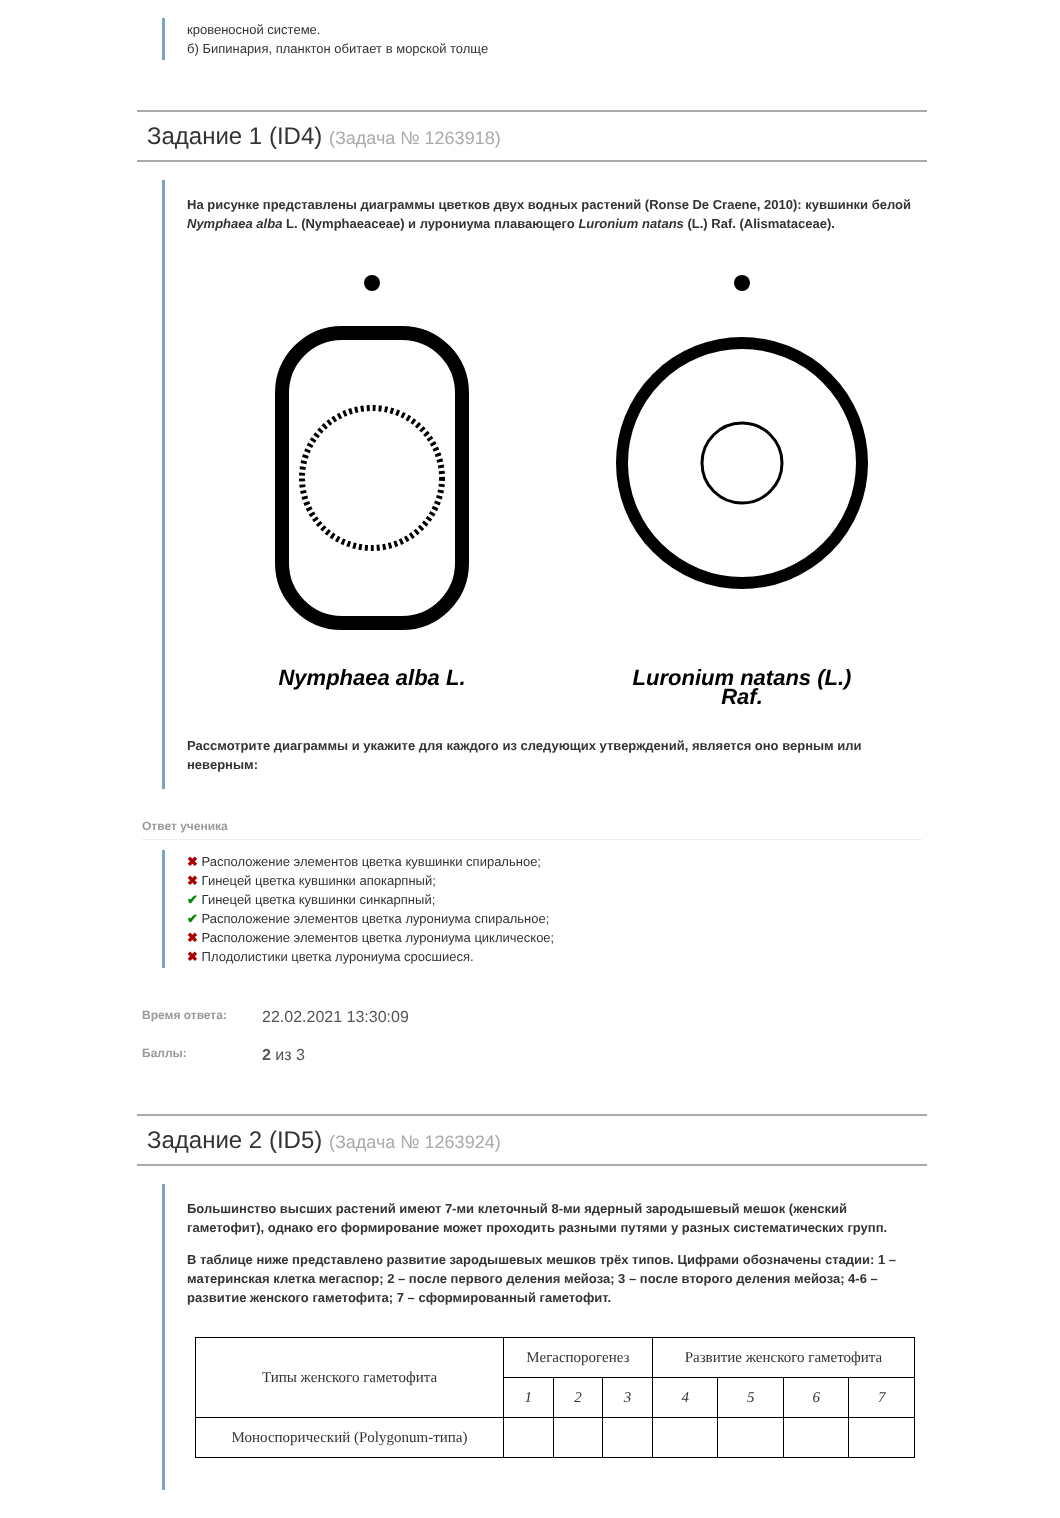кровеносной системе.
б) Бипинария, планктон обитает в морской толще
Задание 1 (ID4) (Задача № 1263918)
На рисунке представлены диаграммы цветков двух водных растений (Ronse De Craene, 2010): кувшинки белой Nymphaea alba L. (Nymphaeaceae) и лурониума плавающего Luronium natans (L.) Raf. (Alismataceae).
Nymphaea alba L. Luronium natans (L.) Raf.
Рассмотрите диаграммы и укажите для каждого из следующих утверждений, является оно верным или неверным:
Ответ ученика
✖ Расположение элементов цветка кувшинки спиральное;
✖ Гинецей цветка кувшинки апокарпный;
✔ Гинецей цветка кувшинки синкарпный;
✔ Расположение элементов цветка лурониума спиральное;
✖ Расположение элементов цветка лурониума циклическое;
✖ Плодолистики цветка лурониума сросшиеся.
Время ответа:
22.02.2021 13:30:09
Баллы:
2 из 3
Задание 2 (ID5) (Задача № 1263924)
Большинство высших растений имеют 7-ми клеточный 8-ми ядерный зародышевый мешок (женский гаметофит), однако его формирование может проходить разными путями у разных систематических групп.
В таблице ниже представлено развитие зародышевых мешков трёх типов. Цифрами обозначены стадии: 1 – материнская клетка мегаспор; 2 – после первого деления мейоза; 3 – после второго деления мейоза; 4-6 – развитие женского гаметофита; 7 – сформированный гаметофит.
| Типы женского гаметофита | Мегаспорогенез | | | Развитие женского гаметофита | | | |
| --- | --- | --- | --- | --- | --- | --- | --- |
| | 1 | 2 | 3 | 4 | 5 | 6 | 7 |
| Моноспорический (Polygonum-типа) | | | | | | | |